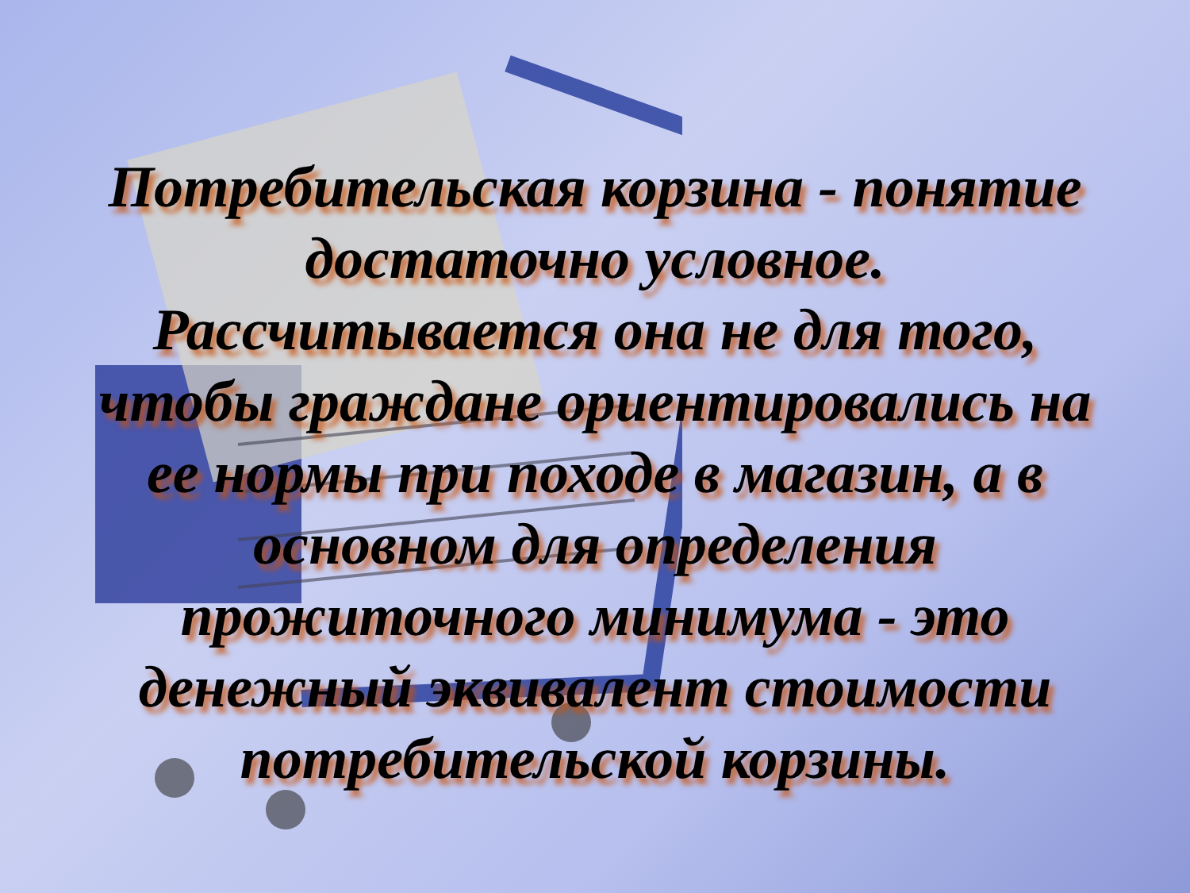Потребительская корзина - понятие достаточно условное. Рассчитывается она не для того, чтобы граждане ориентировались на ее нормы при походе в магазин, а в основном для определения прожиточного минимума - это денежный эквивалент стоимости потребительской корзины.